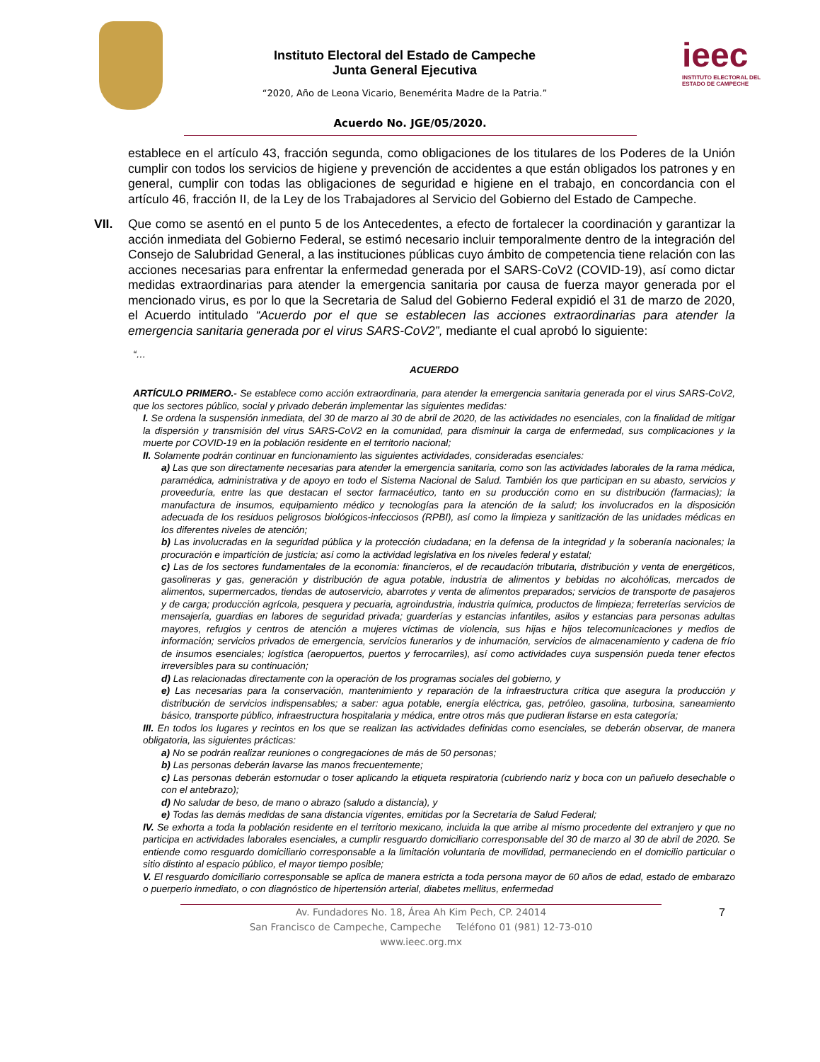Instituto Electoral del Estado de Campeche
Junta General Ejecutiva
“2020, Año de Leona Vicario, Benemérita Madre de la Patria.”
ieec
INSTITUTO ELECTORAL DEL ESTADO DE CAMPECHE
Acuerdo No. JGE/05/2020.
establece en el artículo 43, fracción segunda, como obligaciones de los titulares de los Poderes de la Unión cumplir con todos los servicios de higiene y prevención de accidentes a que están obligados los patrones y en general, cumplir con todas las obligaciones de seguridad e higiene en el trabajo, en concordancia con el artículo 46, fracción II, de la Ley de los Trabajadores al Servicio del Gobierno del Estado de Campeche.
VII. Que como se asentó en el punto 5 de los Antecedentes, a efecto de fortalecer la coordinación y garantizar la acción inmediata del Gobierno Federal, se estimó necesario incluir temporalmente dentro de la integración del Consejo de Salubridad General, a las instituciones públicas cuyo ámbito de competencia tiene relación con las acciones necesarias para enfrentar la enfermedad generada por el SARS-CoV2 (COVID-19), así como dictar medidas extraordinarias para atender la emergencia sanitaria por causa de fuerza mayor generada por el mencionado virus, es por lo que la Secretaria de Salud del Gobierno Federal expidió el 31 de marzo de 2020, el Acuerdo intitulado “Acuerdo por el que se establecen las acciones extraordinarias para atender la emergencia sanitaria generada por el virus SARS-CoV2”, mediante el cual aprobó lo siguiente:
“…
ACUERDO
ARTÍCULO PRIMERO.- Se establece como acción extraordinaria, para atender la emergencia sanitaria generada por el virus SARS-CoV2, que los sectores público, social y privado deberán implementar las siguientes medidas:
I. Se ordena la suspensión inmediata, del 30 de marzo al 30 de abril de 2020, de las actividades no esenciales, con la finalidad de mitigar la dispersión y transmisión del virus SARS-CoV2 en la comunidad, para disminuir la carga de enfermedad, sus complicaciones y la muerte por COVID-19 en la población residente en el territorio nacional;
II. Solamente podrán continuar en funcionamiento las siguientes actividades, consideradas esenciales:
a) Las que son directamente necesarias para atender la emergencia sanitaria, como son las actividades laborales de la rama médica, paramédica, administrativa y de apoyo en todo el Sistema Nacional de Salud. También los que participan en su abasto, servicios y proveeduría, entre las que destacan el sector farmacéutico, tanto en su producción como en su distribución (farmacias); la manufactura de insumos, equipamiento médico y tecnologías para la atención de la salud; los involucrados en la disposición adecuada de los residuos peligrosos biológicos-infecciosos (RPBI), así como la limpieza y sanitización de las unidades médicas en los diferentes niveles de atención;
b) Las involucradas en la seguridad pública y la protección ciudadana; en la defensa de la integridad y la soberanía nacionales; la procuración e impartición de justicia; así como la actividad legislativa en los niveles federal y estatal;
c) Las de los sectores fundamentales de la economía: financieros, el de recaudación tributaria, distribución y venta de energéticos, gasolineras y gas, generación y distribución de agua potable, industria de alimentos y bebidas no alcohólicas, mercados de alimentos, supermercados, tiendas de autoservicio, abarrotes y venta de alimentos preparados; servicios de transporte de pasajeros y de carga; producción agrícola, pesquera y pecuaria, agroindustria, industria química, productos de limpieza; ferreterías servicios de mensajería, guardias en labores de seguridad privada; guarderías y estancias infantiles, asilos y estancias para personas adultas mayores, refugios y centros de atención a mujeres víctimas de violencia, sus hijas e hijos telecomunicaciones y medios de información; servicios privados de emergencia, servicios funerarios y de inhumación, servicios de almacenamiento y cadena de frío de insumos esenciales; logística (aeropuertos, puertos y ferrocarriles), así como actividades cuya suspensión pueda tener efectos irreversibles para su continuación;
d) Las relacionadas directamente con la operación de los programas sociales del gobierno, y
e) Las necesarias para la conservación, mantenimiento y reparación de la infraestructura crítica que asegura la producción y distribución de servicios indispensables; a saber: agua potable, energía eléctrica, gas, petróleo, gasolina, turbosina, saneamiento básico, transporte público, infraestructura hospitalaria y médica, entre otros más que pudieran listarse en esta categoría;
III. En todos los lugares y recintos en los que se realizan las actividades definidas como esenciales, se deberán observar, de manera obligatoria, las siguientes prácticas:
a) No se podrán realizar reuniones o congregaciones de más de 50 personas;
b) Las personas deberán lavarse las manos frecuentemente;
c) Las personas deberán estornudar o toser aplicando la etiqueta respiratoria (cubriendo nariz y boca con un pañuelo desechable o con el antebrazo);
d) No saludar de beso, de mano o abrazo (saludo a distancia), y
e) Todas las demás medidas de sana distancia vigentes, emitidas por la Secretaría de Salud Federal;
IV. Se exhorta a toda la población residente en el territorio mexicano, incluida la que arribe al mismo procedente del extranjero y que no participa en actividades laborales esenciales, a cumplir resguardo domiciliario corresponsable del 30 de marzo al 30 de abril de 2020. Se entiende como resguardo domiciliario corresponsable a la limitación voluntaria de movilidad, permaneciendo en el domicilio particular o sitio distinto al espacio público, el mayor tiempo posible;
V. El resguardo domiciliario corresponsable se aplica de manera estricta a toda persona mayor de 60 años de edad, estado de embarazo o puerperio inmediato, o con diagnóstico de hipertensión arterial, diabetes mellitus, enfermedad
7 Av. Fundadores No. 18, Área Ah Kim Pech, CP. 24014
San Francisco de Campeche, Campeche Teléfono 01 (981) 12-73-010
www.ieec.org.mx